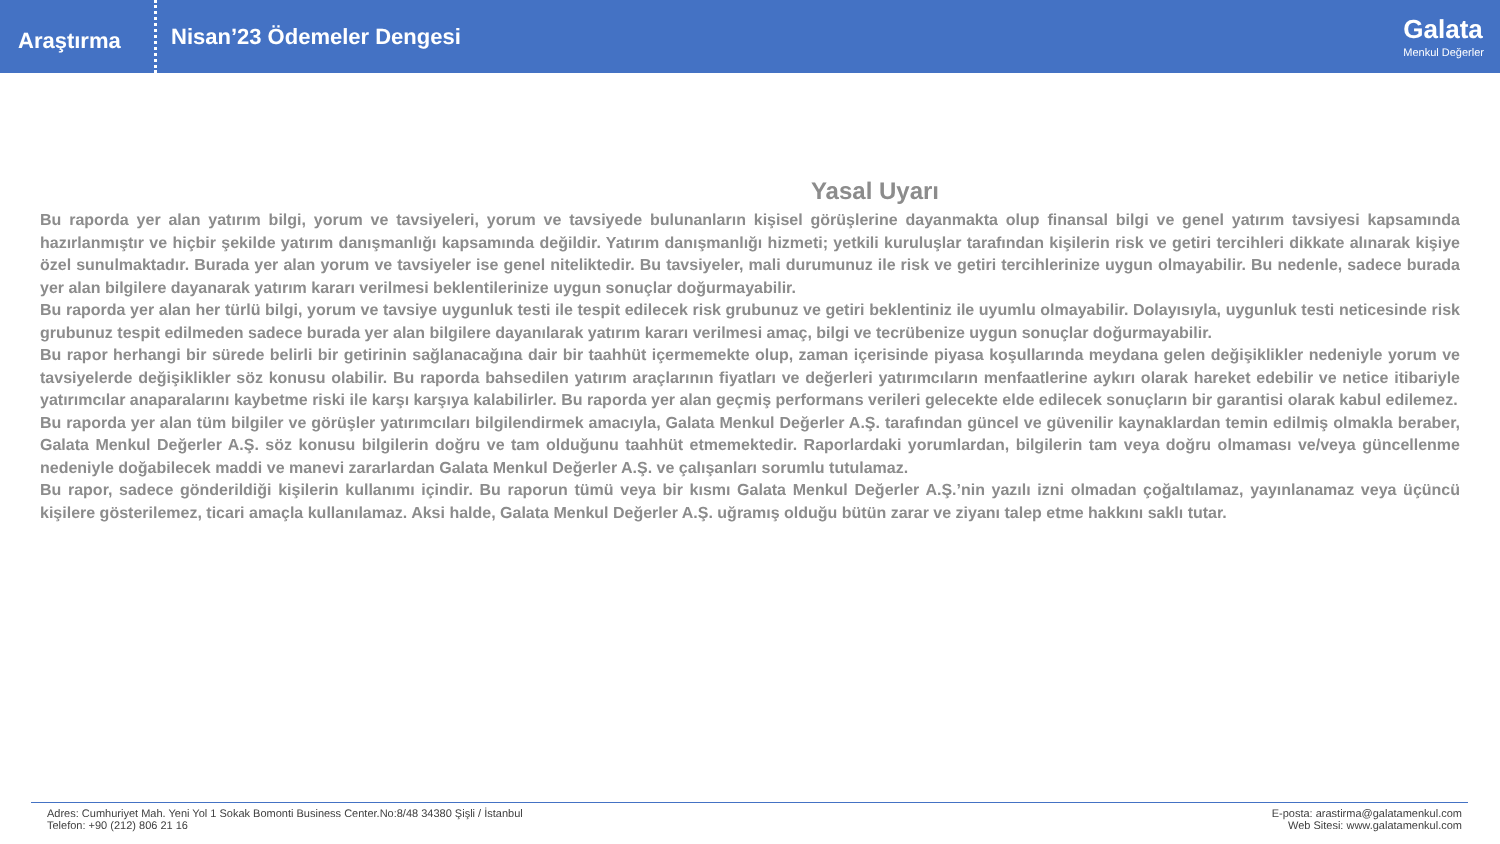Araştırma
Nisan’23 Ödemeler Dengesi
Galata
Menkul Değerler
Yasal Uyarı
Bu raporda yer alan yatırım bilgi, yorum ve tavsiyeleri, yorum ve tavsiyede bulunanların kişisel görüşlerine dayanmakta olup finansal bilgi ve genel yatırım tavsiyesi kapsamında hazırlanmıştır ve hiçbir şekilde yatırım danışmanlığı kapsamında değildir. Yatırım danışmanlığı hizmeti; yetkili kuruluşlar tarafından kişilerin risk ve getiri tercihleri dikkate alınarak kişiye özel sunulmaktadır. Burada yer alan yorum ve tavsiyeler ise genel niteliktedir. Bu tavsiyeler, mali durumunuz ile risk ve getiri tercihlerinize uygun olmayabilir. Bu nedenle, sadece burada yer alan bilgilere dayanarak yatırım kararı verilmesi beklentilerinize uygun sonuçlar doğurmayabilir.
Bu raporda yer alan her türlü bilgi, yorum ve tavsiye uygunluk testi ile tespit edilecek risk grubunuz ve getiri beklentiniz ile uyumlu olmayabilir. Dolayısıyla, uygunluk testi neticesinde risk grubunuz tespit edilmeden sadece burada yer alan bilgilere dayanılarak yatırım kararı verilmesi amaç, bilgi ve tecrübenize uygun sonuçlar doğurmayabilir.
Bu rapor herhangi bir sürede belirli bir getirinin sağlanacağına dair bir taahhüt içermemekte olup, zaman içerisinde piyasa koşullarında meydana gelen değişiklikler nedeniyle yorum ve tavsiyelerde değişiklikler söz konusu olabilir. Bu raporda bahsedilen yatırım araçlarının fiyatları ve değerleri yatırımcıların menfaatlerine aykırı olarak hareket edebilir ve netice itibariyle yatırımcılar anaparalarını kaybetme riski ile karşı karşıya kalabilirler. Bu raporda yer alan geçmiş performans verileri gelecekte elde edilecek sonuçların bir garantisi olarak kabul edilemez.
Bu raporda yer alan tüm bilgiler ve görüşler yatırımcıları bilgilendirmek amacıyla, Galata Menkul Değerler A.Ş. tarafından güncel ve güvenilir kaynaklardan temin edilmiş olmakla beraber, Galata Menkul Değerler A.Ş. söz konusu bilgilerin doğru ve tam olduğunu taahhüt etmemektedir. Raporlardaki yorumlardan, bilgilerin tam veya doğru olmaması ve/veya güncellenme nedeniyle doğabilecek maddi ve manevi zararlardan Galata Menkul Değerler A.Ş. ve çalışanları sorumlu tutulamaz.
Bu rapor, sadece gönderildiği kişilerin kullanımı içindir. Bu raporun tümü veya bir kısmı Galata Menkul Değerler A.Ş.’nin yazılı izni olmadan çoğaltılamaz, yayınlanamaz veya üçüncü kişilere gösterilemez, ticari amaçla kullanılamaz. Aksi halde, Galata Menkul Değerler A.Ş. uğramış olduğu bütün zarar ve ziyanı talep etme hakkını saklı tutar.
Adres: Cumhuriyet Mah. Yeni Yol 1 Sokak Bomonti Business Center.No:8/48 34380 Şişli / İstanbul
Telefon: +90 (212) 806 21 16
E-posta: arastirma@galatamenkul.com
Web Sitesi: www.galatamenkul.com